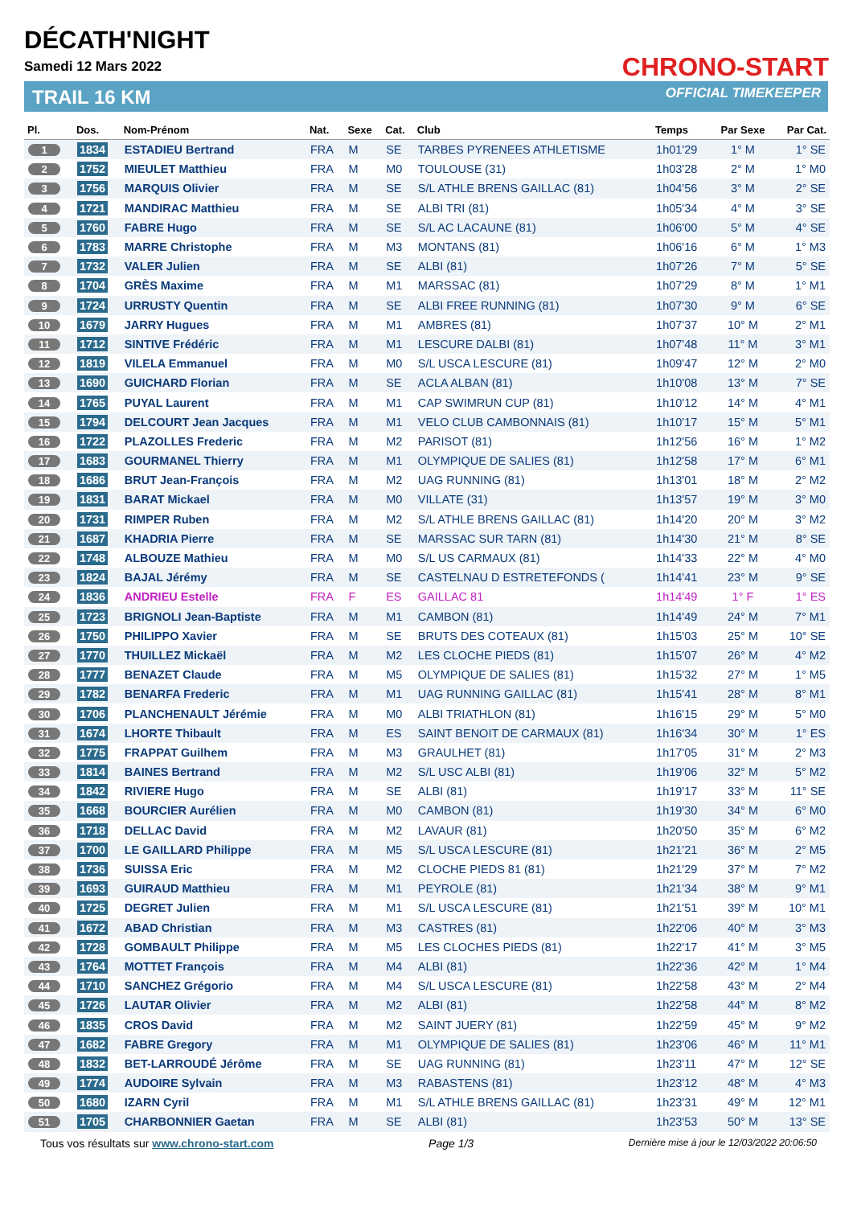DÉCATH'NIGHT
Samedi 12 Mars 2022
TRAIL 16 KM
CHRONO-START
OFFICIAL TIMEKEEPER
| Pl. | Dos. | Nom-Prénom | Nat. | Sexe | Cat. | Club | Temps | Par Sexe | Par Cat. |
| --- | --- | --- | --- | --- | --- | --- | --- | --- | --- |
| 1 | 1834 | ESTADIEU Bertrand | FRA | M | SE | TARBES PYRENEES ATHLETISME | 1h01'29 | 1° M | 1° SE |
| 2 | 1752 | MIEULET Matthieu | FRA | M | M0 | TOULOUSE (31) | 1h03'28 | 2° M | 1° M0 |
| 3 | 1756 | MARQUIS Olivier | FRA | M | SE | S/L ATHLE BRENS GAILLAC (81) | 1h04'56 | 3° M | 2° SE |
| 4 | 1721 | MANDIRAC Matthieu | FRA | M | SE | ALBI TRI (81) | 1h05'34 | 4° M | 3° SE |
| 5 | 1760 | FABRE Hugo | FRA | M | SE | S/L AC LACAUNE (81) | 1h06'00 | 5° M | 4° SE |
| 6 | 1783 | MARRE Christophe | FRA | M | M3 | MONTANS (81) | 1h06'16 | 6° M | 1° M3 |
| 7 | 1732 | VALER Julien | FRA | M | SE | ALBI (81) | 1h07'26 | 7° M | 5° SE |
| 8 | 1704 | GRÈS Maxime | FRA | M | M1 | MARSSAC (81) | 1h07'29 | 8° M | 1° M1 |
| 9 | 1724 | URRUSTY Quentin | FRA | M | SE | ALBI FREE RUNNING (81) | 1h07'30 | 9° M | 6° SE |
| 10 | 1679 | JARRY Hugues | FRA | M | M1 | AMBRES (81) | 1h07'37 | 10° M | 2° M1 |
| 11 | 1712 | SINTIVE Frédéric | FRA | M | M1 | LESCURE DALBI (81) | 1h07'48 | 11° M | 3° M1 |
| 12 | 1819 | VILELA Emmanuel | FRA | M | M0 | S/L USCA LESCURE (81) | 1h09'47 | 12° M | 2° M0 |
| 13 | 1690 | GUICHARD Florian | FRA | M | SE | ACLA ALBAN (81) | 1h10'08 | 13° M | 7° SE |
| 14 | 1765 | PUYAL Laurent | FRA | M | M1 | CAP SWIMRUN CUP (81) | 1h10'12 | 14° M | 4° M1 |
| 15 | 1794 | DELCOURT Jean Jacques | FRA | M | M1 | VELO CLUB CAMBONNAIS (81) | 1h10'17 | 15° M | 5° M1 |
| 16 | 1722 | PLAZOLLES Frederic | FRA | M | M2 | PARISOT (81) | 1h12'56 | 16° M | 1° M2 |
| 17 | 1683 | GOURMANEL Thierry | FRA | M | M1 | OLYMPIQUE DE SALIES (81) | 1h12'58 | 17° M | 6° M1 |
| 18 | 1686 | BRUT Jean-François | FRA | M | M2 | UAG RUNNING (81) | 1h13'01 | 18° M | 2° M2 |
| 19 | 1831 | BARAT Mickael | FRA | M | M0 | VILLATE (31) | 1h13'57 | 19° M | 3° M0 |
| 20 | 1731 | RIMPER Ruben | FRA | M | M2 | S/L ATHLE BRENS GAILLAC (81) | 1h14'20 | 20° M | 3° M2 |
| 21 | 1687 | KHADRIA Pierre | FRA | M | SE | MARSSAC SUR TARN (81) | 1h14'30 | 21° M | 8° SE |
| 22 | 1748 | ALBOUZE Mathieu | FRA | M | M0 | S/L US CARMAUX (81) | 1h14'33 | 22° M | 4° M0 |
| 23 | 1824 | BAJAL Jérémy | FRA | M | SE | CASTELNAU D ESTRETEFONDS ( | 1h14'41 | 23° M | 9° SE |
| 24 | 1836 | ANDRIEU Estelle | FRA | F | ES | GAILLAC 81 | 1h14'49 | 1° F | 1° ES |
| 25 | 1723 | BRIGNOLI Jean-Baptiste | FRA | M | M1 | CAMBON (81) | 1h14'49 | 24° M | 7° M1 |
| 26 | 1750 | PHILIPPO Xavier | FRA | M | SE | BRUTS DES COTEAUX (81) | 1h15'03 | 25° M | 10° SE |
| 27 | 1770 | THUILLEZ Mickaël | FRA | M | M2 | LES CLOCHE PIEDS (81) | 1h15'07 | 26° M | 4° M2 |
| 28 | 1777 | BENAZET Claude | FRA | M | M5 | OLYMPIQUE DE SALIES (81) | 1h15'32 | 27° M | 1° M5 |
| 29 | 1782 | BENARFA Frederic | FRA | M | M1 | UAG RUNNING GAILLAC (81) | 1h15'41 | 28° M | 8° M1 |
| 30 | 1706 | PLANCHENAULT Jérémie | FRA | M | M0 | ALBI TRIATHLON (81) | 1h16'15 | 29° M | 5° M0 |
| 31 | 1674 | LHORTE Thibault | FRA | M | ES | SAINT BENOIT DE CARMAUX (81) | 1h16'34 | 30° M | 1° ES |
| 32 | 1775 | FRAPPAT Guilhem | FRA | M | M3 | GRAULHET (81) | 1h17'05 | 31° M | 2° M3 |
| 33 | 1814 | BAINES Bertrand | FRA | M | M2 | S/L USC ALBI (81) | 1h19'06 | 32° M | 5° M2 |
| 34 | 1842 | RIVIERE Hugo | FRA | M | SE | ALBI (81) | 1h19'17 | 33° M | 11° SE |
| 35 | 1668 | BOURCIER Aurélien | FRA | M | M0 | CAMBON (81) | 1h19'30 | 34° M | 6° M0 |
| 36 | 1718 | DELLAC David | FRA | M | M2 | LAVAUR (81) | 1h20'50 | 35° M | 6° M2 |
| 37 | 1700 | LE GAILLARD Philippe | FRA | M | M5 | S/L USCA LESCURE (81) | 1h21'21 | 36° M | 2° M5 |
| 38 | 1736 | SUISSA Eric | FRA | M | M2 | CLOCHE PIEDS 81 (81) | 1h21'29 | 37° M | 7° M2 |
| 39 | 1693 | GUIRAUD Matthieu | FRA | M | M1 | PEYROLE (81) | 1h21'34 | 38° M | 9° M1 |
| 40 | 1725 | DEGRET Julien | FRA | M | M1 | S/L USCA LESCURE (81) | 1h21'51 | 39° M | 10° M1 |
| 41 | 1672 | ABAD Christian | FRA | M | M3 | CASTRES (81) | 1h22'06 | 40° M | 3° M3 |
| 42 | 1728 | GOMBAULT Philippe | FRA | M | M5 | LES CLOCHES PIEDS (81) | 1h22'17 | 41° M | 3° M5 |
| 43 | 1764 | MOTTET François | FRA | M | M4 | ALBI (81) | 1h22'36 | 42° M | 1° M4 |
| 44 | 1710 | SANCHEZ Grégorio | FRA | M | M4 | S/L USCA LESCURE (81) | 1h22'58 | 43° M | 2° M4 |
| 45 | 1726 | LAUTAR Olivier | FRA | M | M2 | ALBI (81) | 1h22'58 | 44° M | 8° M2 |
| 46 | 1835 | CROS David | FRA | M | M2 | SAINT JUERY (81) | 1h22'59 | 45° M | 9° M2 |
| 47 | 1682 | FABRE Gregory | FRA | M | M1 | OLYMPIQUE DE SALIES (81) | 1h23'06 | 46° M | 11° M1 |
| 48 | 1832 | BET-LARROUDÉ Jérôme | FRA | M | SE | UAG RUNNING (81) | 1h23'11 | 47° M | 12° SE |
| 49 | 1774 | AUDOIRE Sylvain | FRA | M | M3 | RABASTENS (81) | 1h23'12 | 48° M | 4° M3 |
| 50 | 1680 | IZARN Cyril | FRA | M | M1 | S/L ATHLE BRENS GAILLAC (81) | 1h23'31 | 49° M | 12° M1 |
| 51 | 1705 | CHARBONNIER Gaetan | FRA | M | SE | ALBI (81) | 1h23'53 | 50° M | 13° SE |
Tous vos résultats sur www.chrono-start.com Page 1/3 Dernière mise à jour le 12/03/2022 20:06:50